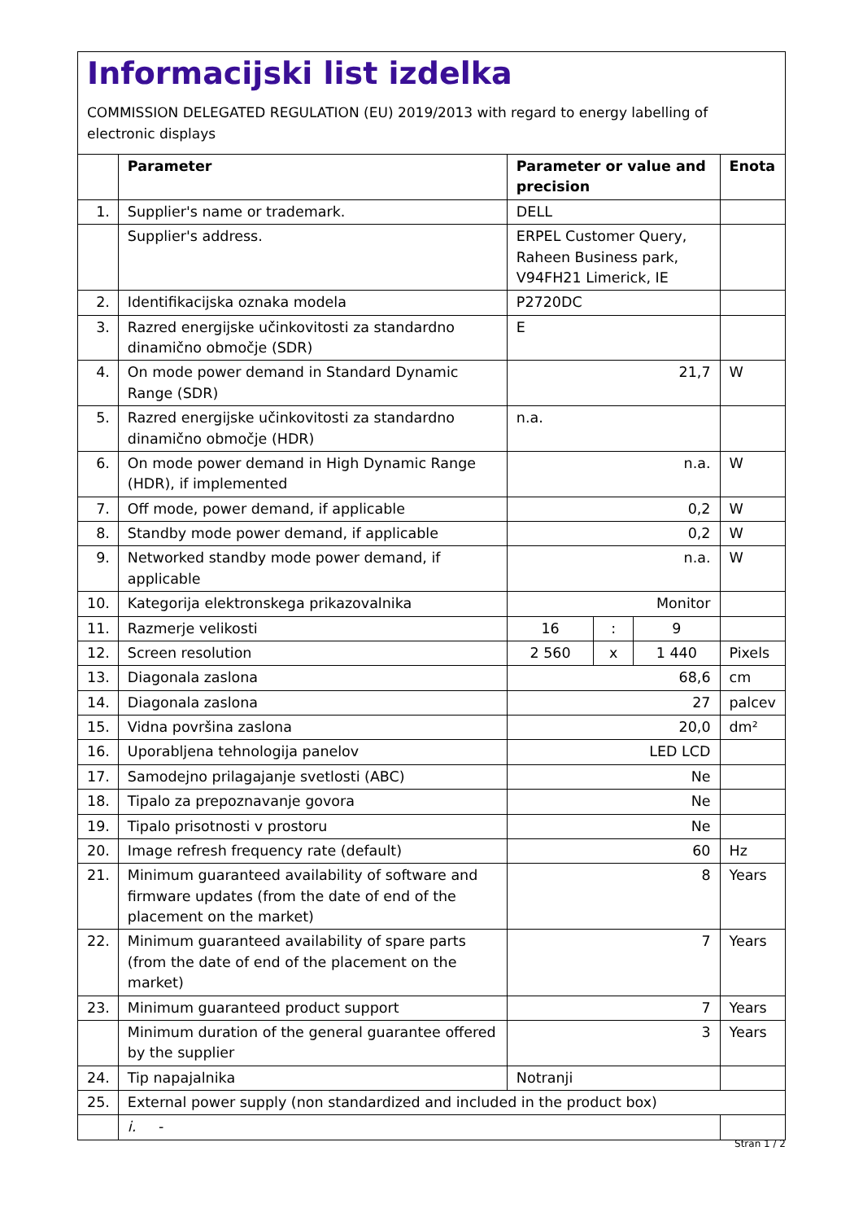Informacijski list izdelka
COMMISSION DELEGATED REGULATION (EU) 2019/2013 with regard to energy labelling of electronic displays
| | Parameter | Parameter or value and precision | | | Enota |
| --- | --- | --- | --- | --- | --- |
| 1. | Supplier's name or trademark. | DELL | | | |
| | Supplier's address. | ERPEL Customer Query, Raheen Business park, V94FH21 Limerick, IE | | | |
| 2. | Identifikacijska oznaka modela | P2720DC | | | |
| 3. | Razred energijske učinkovitosti za standardno dinamično območje (SDR) | E | | | |
| 4. | On mode power demand in Standard Dynamic Range (SDR) | 21,7 | | | W |
| 5. | Razred energijske učinkovitosti za standardno dinamično območje (HDR) | n.a. | | | |
| 6. | On mode power demand in High Dynamic Range (HDR), if implemented | n.a. | | | W |
| 7. | Off mode, power demand, if applicable | 0,2 | | | W |
| 8. | Standby mode power demand, if applicable | 0,2 | | | W |
| 9. | Networked standby mode power demand, if applicable | n.a. | | | W |
| 10. | Kategorija elektronskega prikazovalnika | Monitor | | | |
| 11. | Razmerje velikosti | 16 | : | 9 | |
| 12. | Screen resolution | 2 560 | x | 1 440 | Pixels |
| 13. | Diagonala zaslona | 68,6 | | | cm |
| 14. | Diagonala zaslona | 27 | | | palcev |
| 15. | Vidna površina zaslona | 20,0 | | | dm² |
| 16. | Uporabljena tehnologija panelov | LED LCD | | | |
| 17. | Samodejno prilagajanje svetlosti (ABC) | Ne | | | |
| 18. | Tipalo za prepoznavanje govora | Ne | | | |
| 19. | Tipalo prisotnosti v prostoru | Ne | | | |
| 20. | Image refresh frequency rate (default) | 60 | | | Hz |
| 21. | Minimum guaranteed availability of software and firmware updates (from the date of end of the placement on the market) | 8 | | | Years |
| 22. | Minimum guaranteed availability of spare parts (from the date of end of the placement on the market) | 7 | | | Years |
| 23. | Minimum guaranteed product support | 7 | | | Years |
| | Minimum duration of the general guarantee offered by the supplier | 3 | | | Years |
| 24. | Tip napajalnika | Notranji | | | |
| 25. | External power supply (non standardized and included in the product box) | | | | |
| | i. - | | | | |
Stran 1 / 2